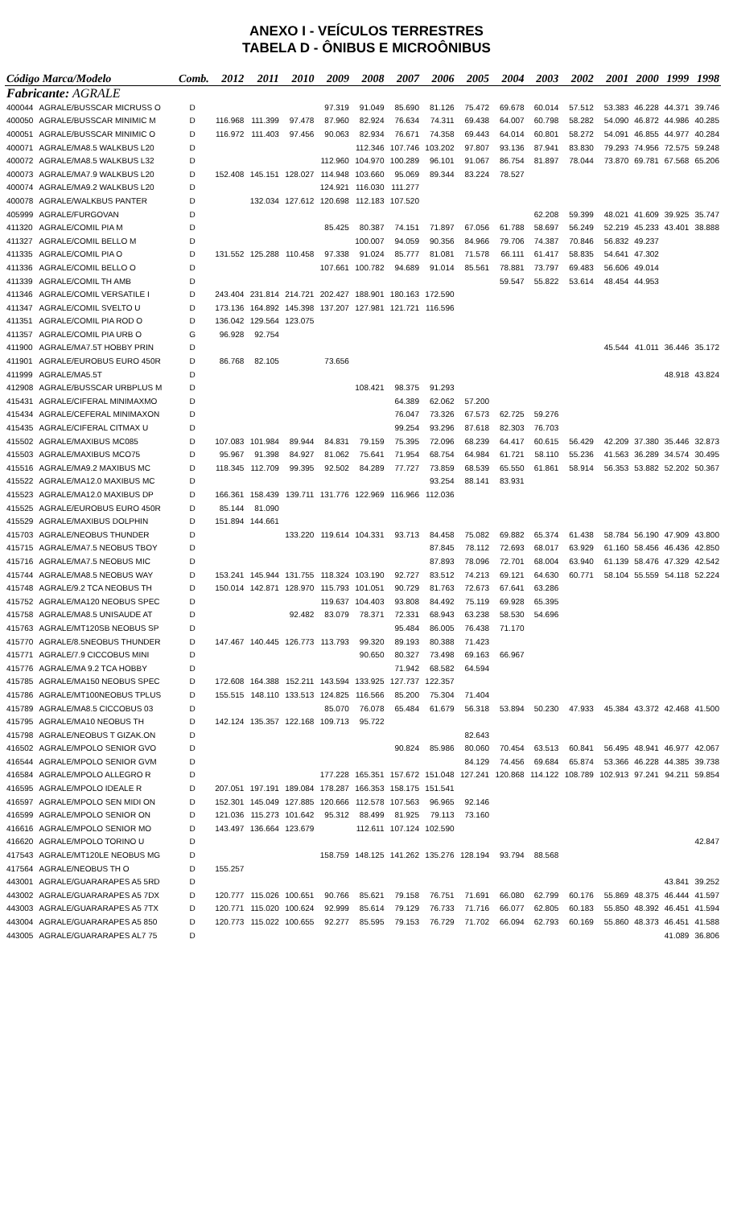ANEXO I - VEÍCULOS TERRESTRES
TABELA D - ÔNIBUS E MICROÔNIBUS
| Código Marca/Modelo | | Comb. | 2012 | 2011 | 2010 | 2009 | 2008 | 2007 | 2006 | 2005 | 2004 | 2003 | 2002 | 2001 | 2000 | 1999 | 1998 |
| --- | --- | --- | --- | --- | --- | --- | --- | --- | --- | --- | --- | --- | --- | --- | --- | --- | --- |
| Fabricante: AGRALE | | | | | | | | | | | | | | | | | |
| 400044 | AGRALE/BUSSCAR MICRUSS O | D | | | | 97.319 | 91.049 | 85.690 | 81.126 | 75.472 | 69.678 | 60.014 | 57.512 | 53.383 | 46.228 | 44.371 | 39.746 |
| 400050 | AGRALE/BUSSCAR MINIMIC M | D | 116.968 | 111.399 | 97.478 | 87.960 | 82.924 | 76.634 | 74.311 | 69.438 | 64.007 | 60.798 | 58.282 | 54.090 | 46.872 | 44.986 | 40.285 |
| 400051 | AGRALE/BUSSCAR MINIMIC O | D | 116.972 | 111.403 | 97.456 | 90.063 | 82.934 | 76.671 | 74.358 | 69.443 | 64.014 | 60.801 | 58.272 | 54.091 | 46.855 | 44.977 | 40.284 |
| 400071 | AGRALE/MA8.5 WALKBUS L20 | D | | | | | 112.346 | 107.746 | 103.202 | 97.807 | 93.136 | 87.941 | 83.830 | 79.293 | 74.956 | 72.575 | 59.248 |
| 400072 | AGRALE/MA8.5 WALKBUS L32 | D | | | | 112.960 | 104.970 | 100.289 | 96.101 | 91.067 | 86.754 | 81.897 | 78.044 | 73.870 | 69.781 | 67.568 | 65.206 |
| 400073 | AGRALE/MA7.9 WALKBUS L20 | D | 152.408 | 145.151 | 128.027 | 114.948 | 103.660 | 95.069 | 89.344 | 83.224 | 78.527 | | | | | | |
| 400074 | AGRALE/MA9.2 WALKBUS L20 | D | | | | 124.921 | 116.030 | 111.277 | | | | | | | | | |
| 400078 | AGRALE/WALKBUS PANTER | D | | 132.034 | 127.612 | 120.698 | 112.183 | 107.520 | | | | | | | | | |
| 405999 | AGRALE/FURGOVAN | D | | | | | | | | | | 62.208 | 59.399 | 48.021 | 41.609 | 39.925 | 35.747 |
| 411320 | AGRALE/COMIL PIA M | D | | | | 85.425 | 80.387 | 74.151 | 71.897 | 67.056 | 61.788 | 58.697 | 56.249 | 52.219 | 45.233 | 43.401 | 38.888 |
| 411327 | AGRALE/COMIL BELLO M | D | | | | | 100.007 | 94.059 | 90.356 | 84.966 | 79.706 | 74.387 | 70.846 | 56.832 | 49.237 | | |
| 411335 | AGRALE/COMIL PIA O | D | 131.552 | 125.288 | 110.458 | 97.338 | 91.024 | 85.777 | 81.081 | 71.578 | 66.111 | 61.417 | 58.835 | 54.641 | 47.302 | | |
| 411336 | AGRALE/COMIL BELLO O | D | | | | 107.661 | 100.782 | 94.689 | 91.014 | 85.561 | 78.881 | 73.797 | 69.483 | 56.606 | 49.014 | | |
| 411339 | AGRALE/COMIL TH AMB | D | | | | | | | | | 59.547 | 55.822 | 53.614 | 48.454 | 44.953 | | |
| 411346 | AGRALE/COMIL VERSATILE I | D | 243.404 | 231.814 | 214.721 | 202.427 | 188.901 | 180.163 | 172.590 | | | | | | | | |
| 411347 | AGRALE/COMIL SVELTO U | D | 173.136 | 164.892 | 145.398 | 137.207 | 127.981 | 121.721 | 116.596 | | | | | | | | |
| 411351 | AGRALE/COMIL PIA ROD O | D | 136.042 | 129.564 | 123.075 | | | | | | | | | | | | |
| 411357 | AGRALE/COMIL PIA URB O | G | 96.928 | 92.754 | | | | | | | | | | | | | |
| 411900 | AGRALE/MA7.5T HOBBY PRIN | D | | | | | | | | | | | | 45.544 | 41.011 | 36.446 | 35.172 |
| 411901 | AGRALE/EUROBUS EURO 450R | D | 86.768 | 82.105 | | 73.656 | | | | | | | | | | | |
| 411999 | AGRALE/MA5.5T | D | | | | | | | | | | | | | | 48.918 | 43.824 |
| 412908 | AGRALE/BUSSCAR URBPLUS M | D | | | | | 108.421 | 98.375 | 91.293 | | | | | | | | |
| 415431 | AGRALE/CIFERAL MINIMAXMO | D | | | | | | 64.389 | 62.062 | 57.200 | | | | | | | |
| 415434 | AGRALE/CEFERAL MINIMAXON | D | | | | | | 76.047 | 73.326 | 67.573 | 62.725 | 59.276 | | | | | |
| 415435 | AGRALE/CIFERAL CITMAX U | D | | | | | | 99.254 | 93.296 | 87.618 | 82.303 | 76.703 | | | | | |
| 415502 | AGRALE/MAXIBUS MC085 | D | 107.083 | 101.984 | 89.944 | 84.831 | 79.159 | 75.395 | 72.096 | 68.239 | 64.417 | 60.615 | 56.429 | 42.209 | 37.380 | 35.446 | 32.873 |
| 415503 | AGRALE/MAXIBUS MCO75 | D | 95.967 | 91.398 | 84.927 | 81.062 | 75.641 | 71.954 | 68.754 | 64.984 | 61.721 | 58.110 | 55.236 | 41.563 | 36.289 | 34.574 | 30.495 |
| 415516 | AGRALE/MA9.2 MAXIBUS MC | D | 118.345 | 112.709 | 99.395 | 92.502 | 84.289 | 77.727 | 73.859 | 68.539 | 65.550 | 61.861 | 58.914 | 56.353 | 53.882 | 52.202 | 50.367 |
| 415522 | AGRALE/MA12.0 MAXIBUS MC | D | | | | | | | 93.254 | 88.141 | 83.931 | | | | | | |
| 415523 | AGRALE/MA12.0 MAXIBUS DP | D | 166.361 | 158.439 | 139.711 | 131.776 | 122.969 | 116.966 | 112.036 | | | | | | | | |
| 415525 | AGRALE/EUROBUS EURO 450R | D | 85.144 | 81.090 | | | | | | | | | | | | | |
| 415529 | AGRALE/MAXIBUS DOLPHIN | D | 151.894 | 144.661 | | | | | | | | | | | | | |
| 415703 | AGRALE/NEOBUS THUNDER | D | | | 133.220 | 119.614 | 104.331 | 93.713 | 84.458 | 75.082 | 69.882 | 65.374 | 61.438 | 58.784 | 56.190 | 47.909 | 43.800 |
| 415715 | AGRALE/MA7.5 NEOBUS TBOY | D | | | | | | | 87.845 | 78.112 | 72.693 | 68.017 | 63.929 | 61.160 | 58.456 | 46.436 | 42.850 |
| 415716 | AGRALE/MA7.5 NEOBUS MIC | D | | | | | | | 87.893 | 78.096 | 72.701 | 68.004 | 63.940 | 61.139 | 58.476 | 47.329 | 42.542 |
| 415744 | AGRALE/MA8.5 NEOBUS WAY | D | 153.241 | 145.944 | 131.755 | 118.324 | 103.190 | 92.727 | 83.512 | 74.213 | 69.121 | 64.630 | 60.771 | 58.104 | 55.559 | 54.118 | 52.224 |
| 415748 | AGRALE/9.2 TCA NEOBUS TH | D | 150.014 | 142.871 | 128.970 | 115.793 | 101.051 | 90.729 | 81.763 | 72.673 | 67.641 | 63.286 | | | | | |
| 415752 | AGRALE/MA120 NEOBUS SPEC | D | | | | 119.637 | 104.403 | 93.808 | 84.492 | 75.119 | 69.928 | 65.395 | | | | | |
| 415758 | AGRALE/MA8.5 UNISAUDE AT | D | | | 92.482 | 83.079 | 78.371 | 72.331 | 68.943 | 63.238 | 58.530 | 54.696 | | | | | |
| 415763 | AGRALE/MT120SB NEOBUS SP | D | | | | | | 95.484 | 86.005 | 76.438 | 71.170 | | | | | | |
| 415770 | AGRALE/8.5NEOBUS THUNDER | D | 147.467 | 140.445 | 126.773 | 113.793 | 99.320 | 89.193 | 80.388 | 71.423 | | | | | | | |
| 415771 | AGRALE/7.9 CICCOBUS MINI | D | | | | | 90.650 | 80.327 | 73.498 | 69.163 | 66.967 | | | | | | |
| 415776 | AGRALE/MA 9.2 TCA HOBBY | D | | | | | | 71.942 | 68.582 | 64.594 | | | | | | | |
| 415785 | AGRALE/MA150 NEOBUS SPEC | D | 172.608 | 164.388 | 152.211 | 143.594 | 133.925 | 127.737 | 122.357 | | | | | | | | |
| 415786 | AGRALE/MT100NEOBUS TPLUS | D | 155.515 | 148.110 | 133.513 | 124.825 | 116.566 | 85.200 | 75.304 | 71.404 | | | | | | | |
| 415789 | AGRALE/MA8.5 CICCOBUS 03 | D | | | | 85.070 | 76.078 | 65.484 | 61.679 | 56.318 | 53.894 | 50.230 | 47.933 | 45.384 | 43.372 | 42.468 | 41.500 |
| 415795 | AGRALE/MA10 NEOBUS TH | D | 142.124 | 135.357 | 122.168 | 109.713 | 95.722 | | | | | | | | | | |
| 415798 | AGRALE/NEOBUS T GIZAK.ON | D | | | | | | | | 82.643 | | | | | | | |
| 416502 | AGRALE/MPOLO SENIOR GVO | D | | | | | | 90.824 | 85.986 | 80.060 | 70.454 | 63.513 | 60.841 | 56.495 | 48.941 | 46.977 | 42.067 |
| 416544 | AGRALE/MPOLO SENIOR GVM | D | | | | | | | | 84.129 | 74.456 | 69.684 | 65.874 | 53.366 | 46.228 | 44.385 | 39.738 |
| 416584 | AGRALE/MPOLO ALLEGRO R | D | | | | 177.228 | 165.351 | 157.672 | 151.048 | 127.241 | 120.868 | 114.122 | 108.789 | 102.913 | 97.241 | 94.211 | 59.854 |
| 416595 | AGRALE/MPOLO IDEALE R | D | 207.051 | 197.191 | 189.084 | 178.287 | 166.353 | 158.175 | 151.541 | | | | | | | | |
| 416597 | AGRALE/MPOLO SEN MIDI ON | D | 152.301 | 145.049 | 127.885 | 120.666 | 112.578 | 107.563 | 96.965 | 92.146 | | | | | | | |
| 416599 | AGRALE/MPOLO SENIOR ON | D | 121.036 | 115.273 | 101.642 | 95.312 | 88.499 | 81.925 | 79.113 | 73.160 | | | | | | | |
| 416616 | AGRALE/MPOLO SENIOR MO | D | 143.497 | 136.664 | 123.679 | | 112.611 | 107.124 | 102.590 | | | | | | | | |
| 416620 | AGRALE/MPOLO TORINO U | D | | | | | | | | | | | | | | | 42.847 |
| 417543 | AGRALE/MT120LE NEOBUS MG | D | | | | 158.759 | 148.125 | 141.262 | 135.276 | 128.194 | 93.794 | 88.568 | | | | | |
| 417564 | AGRALE/NEOBUS TH O | D | 155.257 | | | | | | | | | | | | | | |
| 443001 | AGRALE/GUARARAPES A5 5RD | D | | | | | | | | | | | | | | 43.841 | 39.252 |
| 443002 | AGRALE/GUARARAPES A5 7DX | D | 120.777 | 115.026 | 100.651 | 90.766 | 85.621 | 79.158 | 76.751 | 71.691 | 66.080 | 62.799 | 60.176 | 55.869 | 48.375 | 46.444 | 41.597 |
| 443003 | AGRALE/GUARARAPES A5 7TX | D | 120.771 | 115.020 | 100.624 | 92.999 | 85.614 | 79.129 | 76.733 | 71.716 | 66.077 | 62.805 | 60.183 | 55.850 | 48.392 | 46.451 | 41.594 |
| 443004 | AGRALE/GUARARAPES A5 850 | D | 120.773 | 115.022 | 100.655 | 92.277 | 85.595 | 79.153 | 76.729 | 71.702 | 66.094 | 62.793 | 60.169 | 55.860 | 48.373 | 46.451 | 41.588 |
| 443005 | AGRALE/GUARARAPES AL7 75 | D | | | | | | | | | | | | | | 41.089 | 36.806 |